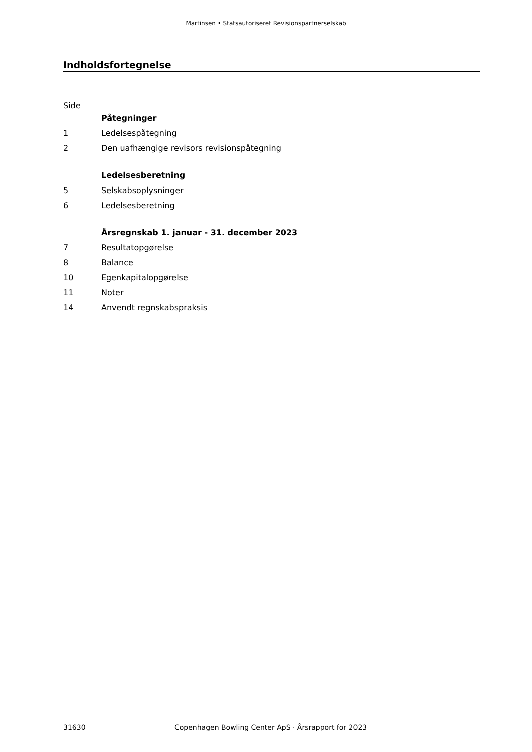Martinsen • Statsautoriseret Revisionspartnerselskab
Indholdsfortegnelse
Side
| | Påtegninger |
| 1 | Ledelsespåtegning |
| 2 | Den uafhængige revisors revisionspåtegning |
| | Ledelsesberetning |
| 5 | Selskabsoplysninger |
| 6 | Ledelsesberetning |
| | Årsregnskab 1. januar - 31. december 2023 |
| 7 | Resultatopgørelse |
| 8 | Balance |
| 10 | Egenkapitalopgørelse |
| 11 | Noter |
| 14 | Anvendt regnskabspraksis |
31630 Copenhagen Bowling Center ApS · Årsrapport for 2023